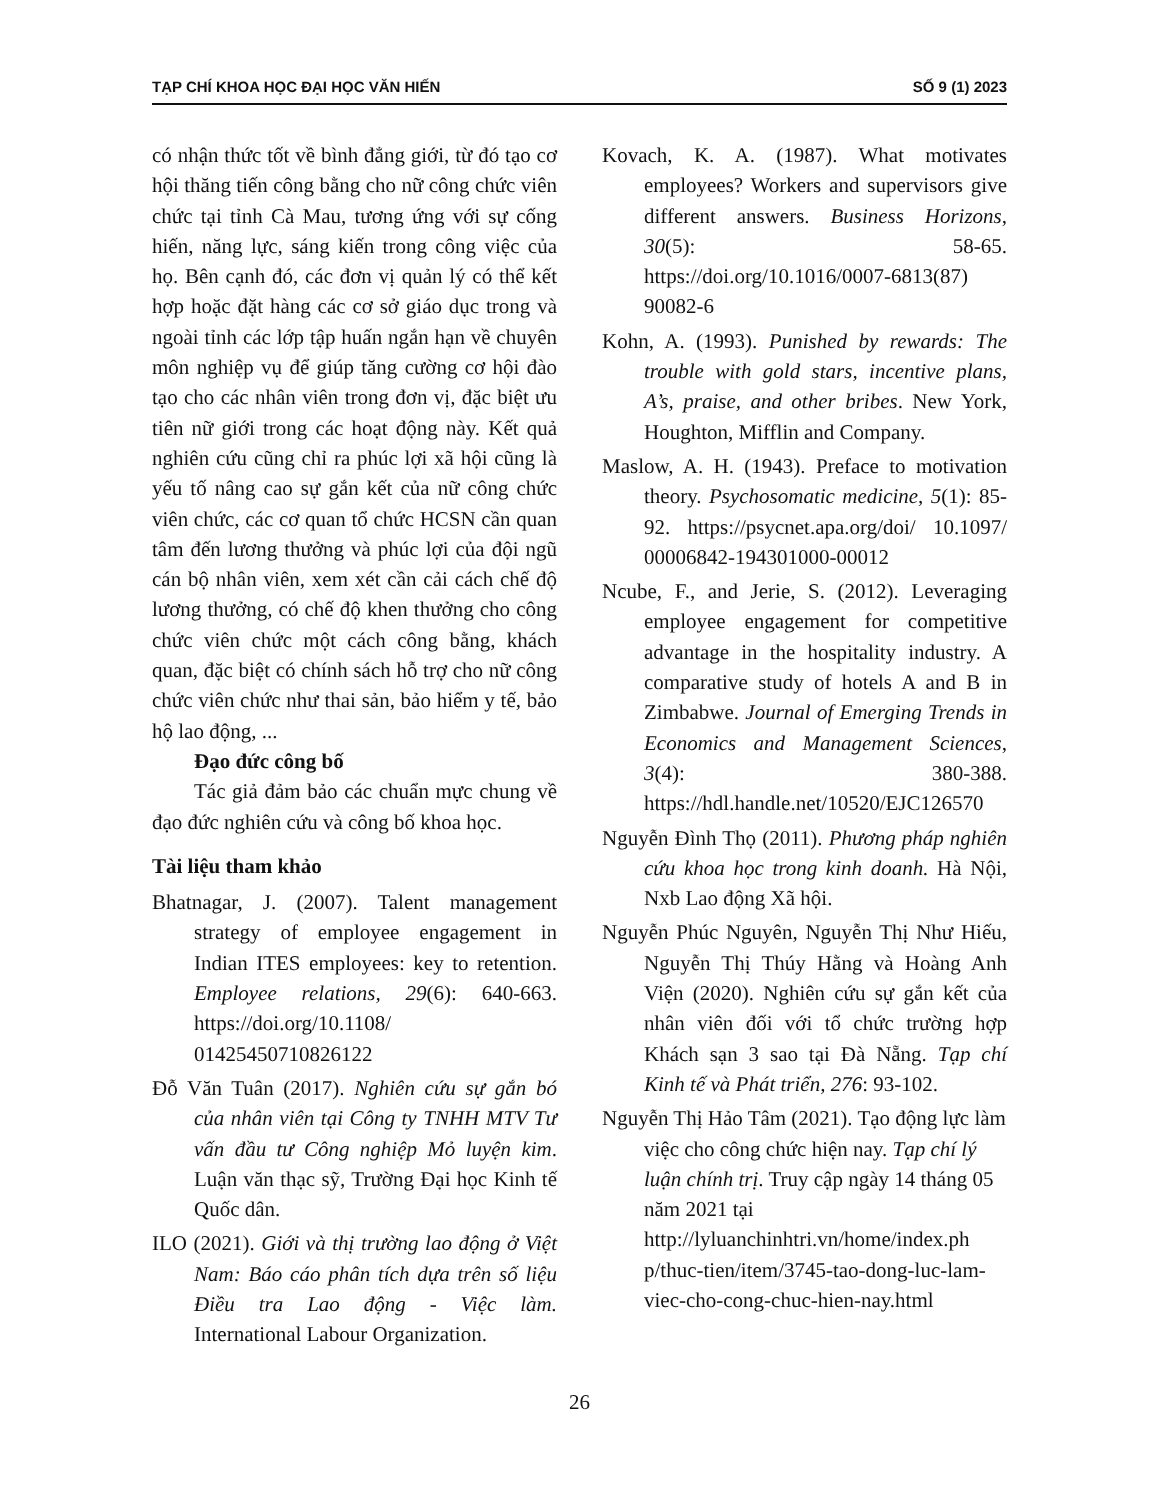TẠP CHÍ KHOA HỌC ĐẠI HỌC VĂN HIẾN SỐ 9 (1) 2023
có nhận thức tốt về bình đẳng giới, từ đó tạo cơ hội thăng tiến công bằng cho nữ công chức viên chức tại tỉnh Cà Mau, tương ứng với sự cống hiến, năng lực, sáng kiến trong công việc của họ. Bên cạnh đó, các đơn vị quản lý có thể kết hợp hoặc đặt hàng các cơ sở giáo dục trong và ngoài tỉnh các lớp tập huấn ngắn hạn về chuyên môn nghiệp vụ để giúp tăng cường cơ hội đào tạo cho các nhân viên trong đơn vị, đặc biệt ưu tiên nữ giới trong các hoạt động này. Kết quả nghiên cứu cũng chỉ ra phúc lợi xã hội cũng là yếu tố nâng cao sự gắn kết của nữ công chức viên chức, các cơ quan tổ chức HCSN cần quan tâm đến lương thưởng và phúc lợi của đội ngũ cán bộ nhân viên, xem xét cần cải cách chế độ lương thưởng, có chế độ khen thưởng cho công chức viên chức một cách công bằng, khách quan, đặc biệt có chính sách hỗ trợ cho nữ công chức viên chức như thai sản, bảo hiểm y tế, bảo hộ lao động, ...
Đạo đức công bố
Tác giả đảm bảo các chuẩn mực chung về đạo đức nghiên cứu và công bố khoa học.
Tài liệu tham khảo
Bhatnagar, J. (2007). Talent management strategy of employee engagement in Indian ITES employees: key to retention. Employee relations, 29(6): 640-663. https://doi.org/10.1108/ 01425450710826122
Đỗ Văn Tuân (2017). Nghiên cứu sự gắn bó của nhân viên tại Công ty TNHH MTV Tư vấn đầu tư Công nghiệp Mỏ luyện kim. Luận văn thạc sỹ, Trường Đại học Kinh tế Quốc dân.
ILO (2021). Giới và thị trường lao động ở Việt Nam: Báo cáo phân tích dựa trên số liệu Điều tra Lao động - Việc làm. International Labour Organization.
Kovach, K. A. (1987). What motivates employees? Workers and supervisors give different answers. Business Horizons, 30(5): 58-65. https://doi.org/10.1016/0007-6813(87) 90082-6
Kohn, A. (1993). Punished by rewards: The trouble with gold stars, incentive plans, A’s, praise, and other bribes. New York, Houghton, Mifflin and Company.
Maslow, A. H. (1943). Preface to motivation theory. Psychosomatic medicine, 5(1): 85-92. https://psycnet.apa.org/doi/ 10.1097/ 00006842-194301000-00012
Ncube, F., and Jerie, S. (2012). Leveraging employee engagement for competitive advantage in the hospitality industry. A comparative study of hotels A and B in Zimbabwe. Journal of Emerging Trends in Economics and Management Sciences, 3(4): 380-388. https://hdl.handle.net/10520/EJC126570
Nguyễn Đình Thọ (2011). Phương pháp nghiên cứu khoa học trong kinh doanh. Hà Nội, Nxb Lao động Xã hội.
Nguyễn Phúc Nguyên, Nguyễn Thị Như Hiếu, Nguyễn Thị Thúy Hằng và Hoàng Anh Viện (2020). Nghiên cứu sự gắn kết của nhân viên đối với tổ chức trường hợp Khách sạn 3 sao tại Đà Nẵng. Tạp chí Kinh tế và Phát triển, 276: 93-102.
Nguyễn Thị Hảo Tâm (2021). Tạo động lực làm việc cho công chức hiện nay. Tạp chí lý luận chính trị. Truy cập ngày 14 tháng 05 năm 2021 tại http://lyluanchinhtri.vn/home/index.ph p/thuc-tien/item/3745-tao-dong-luc-lam-viec-cho-cong-chuc-hien-nay.html
26